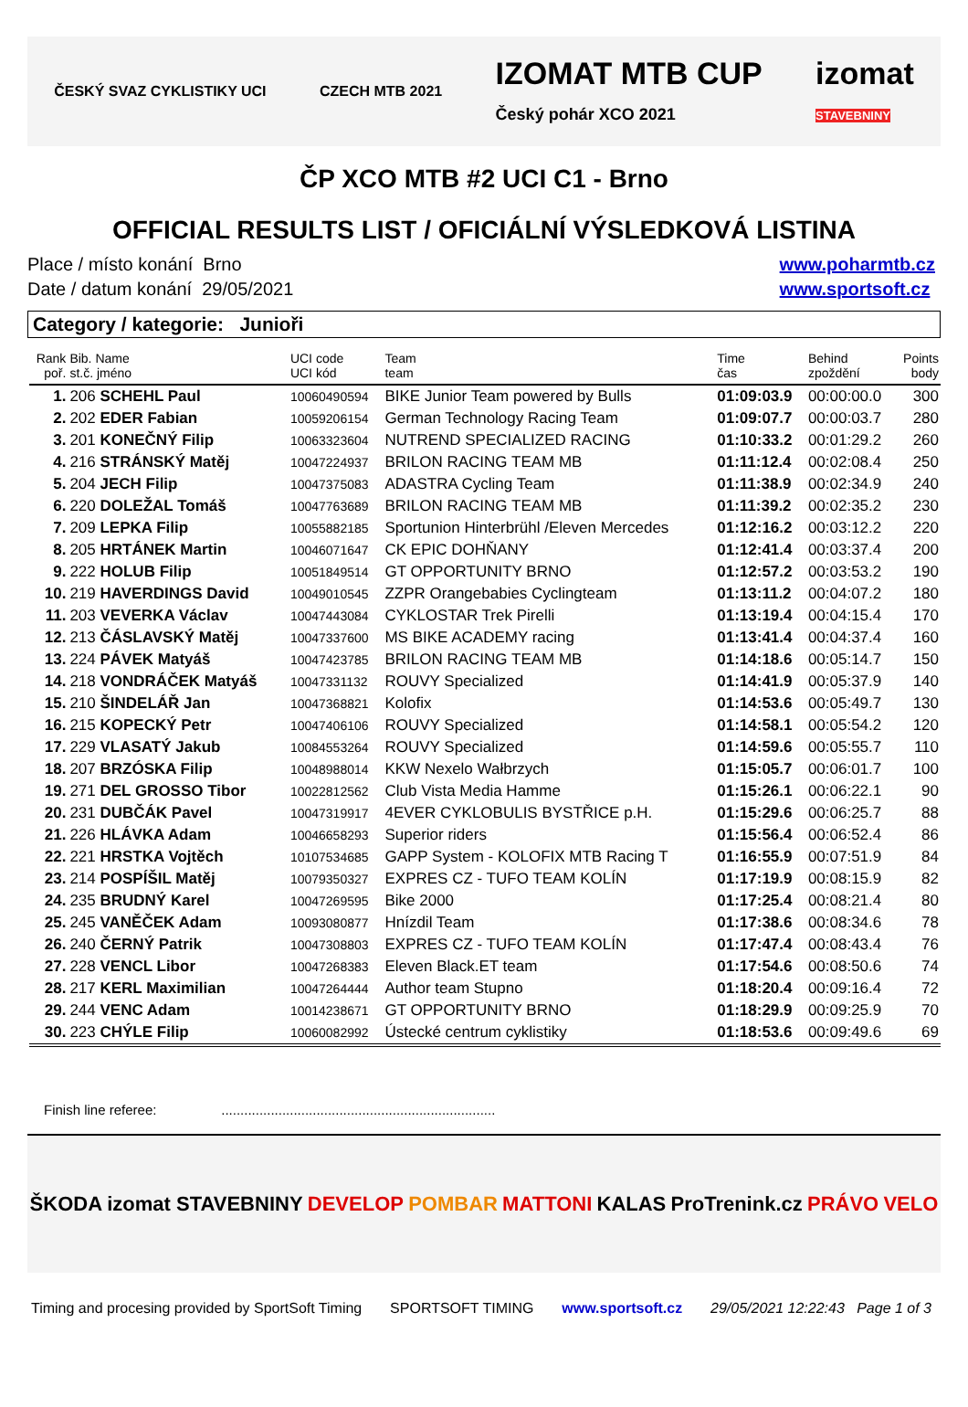ČESKÝ SVAZ CYKLISTIKY UCI CZECH MTB 2021 IZOMAT MTB CUP
Český pohár XCO 2021 izomat
STAVEBNINY
ČP XCO MTB #2 UCI C1 - Brno
OFFICIAL RESULTS LIST / OFICIÁLNÍ VÝSLEDKOVÁ LISTINA
Place / místo konání Brno
Date / datum konání 29/05/2021
www.poharmtb.cz
www.sportsoft.cz
Category / kategorie: Junioři
| Rank poř. | Bib. Name st.č. jméno | UCI code UCI kód | Team team | Time čas | Behind zpoždění | Points body |
| --- | --- | --- | --- | --- | --- | --- |
| 1. | 206 SCHEHL Paul | 10060490594 | BIKE Junior Team powered by Bulls | 01:09:03.9 | 00:00:00.0 | 300 |
| 2. | 202 EDER Fabian | 10059206154 | German Technology Racing Team | 01:09:07.7 | 00:00:03.7 | 280 |
| 3. | 201 KONEČNÝ Filip | 10063323604 | NUTREND SPECIALIZED RACING | 01:10:33.2 | 00:01:29.2 | 260 |
| 4. | 216 STRÁNSKÝ Matěj | 10047224937 | BRILON RACING TEAM MB | 01:11:12.4 | 00:02:08.4 | 250 |
| 5. | 204 JECH Filip | 10047375083 | ADASTRA Cycling Team | 01:11:38.9 | 00:02:34.9 | 240 |
| 6. | 220 DOLEŽAL Tomáš | 10047763689 | BRILON RACING TEAM MB | 01:11:39.2 | 00:02:35.2 | 230 |
| 7. | 209 LEPKA Filip | 10055882185 | Sportunion Hinterbrühl /Eleven Mercedes | 01:12:16.2 | 00:03:12.2 | 220 |
| 8. | 205 HRTÁNEK Martin | 10046071647 | CK EPIC DOHŇANY | 01:12:41.4 | 00:03:37.4 | 200 |
| 9. | 222 HOLUB Filip | 10051849514 | GT OPPORTUNITY BRNO | 01:12:57.2 | 00:03:53.2 | 190 |
| 10. | 219 HAVERDINGS David | 10049010545 | ZZPR Orangebabies Cyclingteam | 01:13:11.2 | 00:04:07.2 | 180 |
| 11. | 203 VEVERKA Václav | 10047443084 | CYKLOSTAR Trek Pirelli | 01:13:19.4 | 00:04:15.4 | 170 |
| 12. | 213 ČÁSLAVSKÝ Matěj | 10047337600 | MS BIKE ACADEMY racing | 01:13:41.4 | 00:04:37.4 | 160 |
| 13. | 224 PÁVEK Matyáš | 10047423785 | BRILON RACING TEAM MB | 01:14:18.6 | 00:05:14.7 | 150 |
| 14. | 218 VONDRÁČEK Matyáš | 10047331132 | ROUVY Specialized | 01:14:41.9 | 00:05:37.9 | 140 |
| 15. | 210 ŠINDELÁŘ Jan | 10047368821 | Kolofix | 01:14:53.6 | 00:05:49.7 | 130 |
| 16. | 215 KOPECKÝ Petr | 10047406106 | ROUVY Specialized | 01:14:58.1 | 00:05:54.2 | 120 |
| 17. | 229 VLASATÝ Jakub | 10084553264 | ROUVY Specialized | 01:14:59.6 | 00:05:55.7 | 110 |
| 18. | 207 BRZÓSKA Filip | 10048988014 | KKW Nexelo Wałbrzych | 01:15:05.7 | 00:06:01.7 | 100 |
| 19. | 271 DEL GROSSO Tibor | 10022812562 | Club Vista Media Hamme | 01:15:26.1 | 00:06:22.1 | 90 |
| 20. | 231 DUBČÁK Pavel | 10047319917 | 4EVER CYKLOBULIS BYSTŘICE p.H. | 01:15:29.6 | 00:06:25.7 | 88 |
| 21. | 226 HLÁVKA Adam | 10046658293 | Superior riders | 01:15:56.4 | 00:06:52.4 | 86 |
| 22. | 221 HRSTKA Vojtěch | 10107534685 | GAPP System - KOLOFIX MTB Racing T | 01:16:55.9 | 00:07:51.9 | 84 |
| 23. | 214 POSPÍŠIL Matěj | 10079350327 | EXPRES CZ - TUFO TEAM KOLÍN | 01:17:19.9 | 00:08:15.9 | 82 |
| 24. | 235 BRUDNÝ Karel | 10047269595 | Bike 2000 | 01:17:25.4 | 00:08:21.4 | 80 |
| 25. | 245 VANĚČEK Adam | 10093080877 | Hnízdil Team | 01:17:38.6 | 00:08:34.6 | 78 |
| 26. | 240 ČERNÝ Patrik | 10047308803 | EXPRES CZ - TUFO TEAM KOLÍN | 01:17:47.4 | 00:08:43.4 | 76 |
| 27. | 228 VENCL Libor | 10047268383 | Eleven Black.ET team | 01:17:54.6 | 00:08:50.6 | 74 |
| 28. | 217 KERL Maximilian | 10047264444 | Author team Stupno | 01:18:20.4 | 00:09:16.4 | 72 |
| 29. | 244 VENC Adam | 10014238671 | GT OPPORTUNITY BRNO | 01:18:29.9 | 00:09:25.9 | 70 |
| 30. | 223 CHÝLE Filip | 10060082992 | Ústecké centrum cyklistiky | 01:18:53.6 | 00:09:49.6 | 69 |
Finish line referee: ........................................................................
ŠKODA izomat STAVEBNINY DEVELOP POMBAR MATTONI KALAS ProTrenink.cz PRÁVO VELO
Timing and procesing provided by SportSoft Timing SPORTSOFT TIMING www.sportsoft.cz 29/05/2021 12:22:43 Page 1 of 3